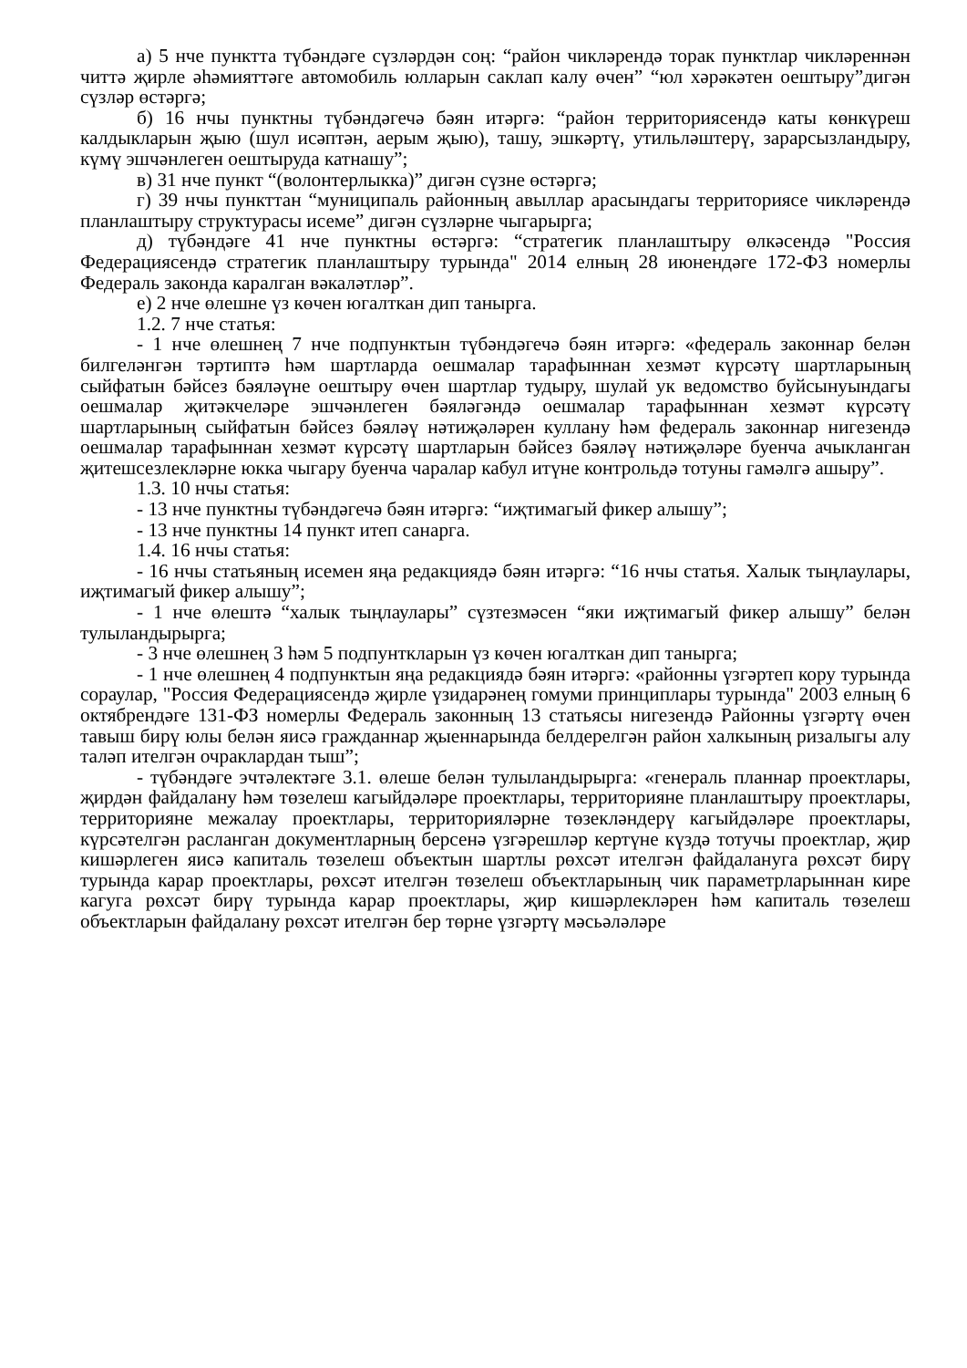а) 5 нче пунктта түбәндәге сүзләрдән соң: “район чикләрендә торак пунктлар чикләреннән читтә җирле әһәмияттәге автомобиль юлларын саклап калу өчен” “юл хәрәкәтен оештыру”дигән сүзләр өстәргә;
б) 16 нчы пунктны түбәндәгечә бәян итәргә: “район территориясендә каты көнкүреш калдыкларын җыю (шул исәптән, аерым җыю), ташу, эшкәртү, утильләштерү, зарарсызландыру, күмү эшчәнлеген оештыруда катнашу”;
в) 31 нче пункт “(волонтерлыкка)” дигән сүзне өстәргә;
г) 39 нчы пункттан “муниципаль районның авыллар арасындагы территориясе чикләрендә планлаштыру структурасы исеме” дигән сүзләрне чыгарырга;
д) түбәндәге 41 нче пунктны өстәргә: “стратегик планлаштыру өлкәсендә "Россия Федерациясендә стратегик планлаштыру турында" 2014 елның 28 июнендәге 172-ФЗ номерлы Федераль законда каралган вәкаләтләр”.
е) 2 нче өлешне үз көчен югалткан дип танырга.
1.2. 7 нче статья:
- 1 нче өлешнең 7 нче подпунктын түбәндәгечә бәян итәргә: «федераль законнар белән билгеләнгән тәртиптә һәм шартларда оешмалар тарафыннан хезмәт күрсәтү шартларының сыйфатын бәйсез бәяләүне оештыру өчен шартлар тудыру, шулай ук ведомство буйсынуындагы оешмалар җитәкчеләре эшчәнлеген бәяләгәндә оешмалар тарафыннан хезмәт күрсәтү шартларының сыйфатын бәйсез бәяләү нәтиҗәләрен куллану һәм федераль законнар нигезендә оешмалар тарафыннан хезмәт күрсәтү шартларын бәйсез бәяләү нәтиҗәләре буенча ачыкланган җитешсезлекләрне юкка чыгару буенча чаралар кабул итүне контрольдә тотуны гамәлгә ашыру”.
1.3. 10 нчы статья:
- 13 нче пунктны түбәндәгечә бәян итәргә: “иҗтимагый фикер алышу”;
- 13 нче пунктны 14 пункт итеп санарга.
1.4. 16 нчы статья:
- 16 нчы статьяның исемен яңа редакциядә бәян итәргә: “16 нчы статья. Халык тыңлаулары, иҗтимагый фикер алышу”;
- 1 нче өлештә “халык тыңлаулары” сүзтезмәсен “яки иҗтимагый фикер алышу” белән тулыландырырга;
- 3 нче өлешнең 3 һәм 5 подпунткларын үз көчен югалткан дип танырга;
- 1 нче өлешнең 4 подпунктын яңа редакциядә бәян итәргә: «районны үзгәртеп кору турында сораулар, "Россия Федерациясендә җирле үзидарәнең гомуми принциплары турында" 2003 елның 6 октябрендәге 131-ФЗ номерлы Федераль законның 13 статьясы нигезендә Районны үзгәртү өчен тавыш бирү юлы белән яисә гражданнар җыеннарында белдерелгән район халкының ризалыгы алу таләп ителгән очраклардан тыш”;
- түбәндәге эчтәлектәге 3.1. өлеше белән тулыландырырга: «генераль планнар проектлары, җирдән файдалану һәм төзелеш кагыйдәләре проектлары, территорияне планлаштыру проектлары, территорияне межалау проектлары, территорияләрне төзекләндерү кагыйдәләре проектлары, күрсәтелгән расланган документларның берсенә үзгәрешләр кертүне күздә тотучы проектлар, җир кишәрлеген яисә капиталь төзелеш объектын шартлы рөхсәт ителгән файдалануга рөхсәт бирү турында карар проектлары, рөхсәт ителгән төзелеш объектларының чик параметрларыннан кире кагуга рөхсәт бирү турында карар проектлары, җир кишәрлекләрен һәм капиталь төзелеш объектларын файдалану рөхсәт ителгән бер төрне үзгәртү мәсьәләләре